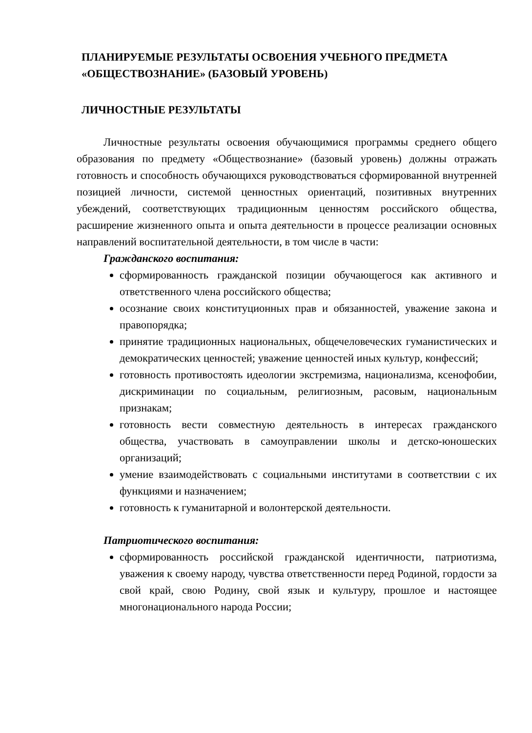ПЛАНИРУЕМЫЕ РЕЗУЛЬТАТЫ ОСВОЕНИЯ УЧЕБНОГО ПРЕДМЕТА «ОБЩЕСТВОЗНАНИЕ» (БАЗОВЫЙ УРОВЕНЬ)
ЛИЧНОСТНЫЕ РЕЗУЛЬТАТЫ
Личностные результаты освоения обучающимися программы среднего общего образования по предмету «Обществознание» (базовый уровень) должны отражать готовность и способность обучающихся руководствоваться сформированной внутренней позицией личности, системой ценностных ориентаций, позитивных внутренних убеждений, соответствующих традиционным ценностям российского общества, расширение жизненного опыта и опыта деятельности в процессе реализации основных направлений воспитательной деятельности, в том числе в части:
Гражданского воспитания:
сформированность гражданской позиции обучающегося как активного и ответственного члена российского общества;
осознание своих конституционных прав и обязанностей, уважение закона и правопорядка;
принятие традиционных национальных, общечеловеческих гуманистических и демократических ценностей; уважение ценностей иных культур, конфессий;
готовность противостоять идеологии экстремизма, национализма, ксенофобии, дискриминации по социальным, религиозным, расовым, национальным признакам;
готовность вести совместную деятельность в интересах гражданского общества, участвовать в самоуправлении школы и детско-юношеских организаций;
умение взаимодействовать с социальными институтами в соответствии с их функциями и назначением;
готовность к гуманитарной и волонтерской деятельности.
Патриотического воспитания:
сформированность российской гражданской идентичности, патриотизма, уважения к своему народу, чувства ответственности перед Родиной, гордости за свой край, свою Родину, свой язык и культуру, прошлое и настоящее многонационального народа России;